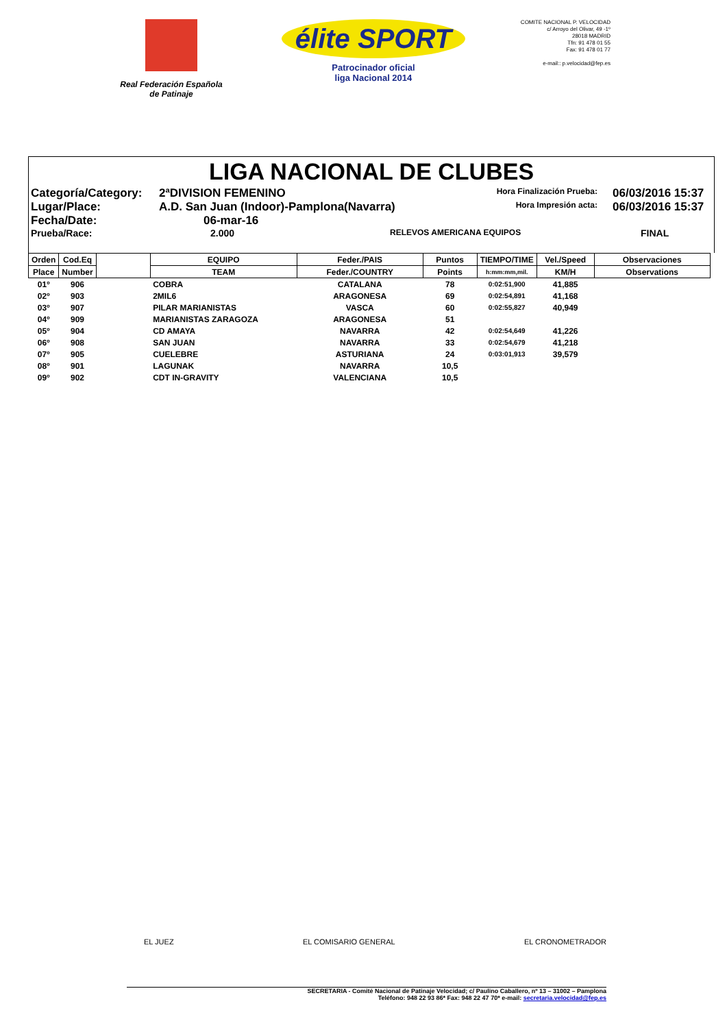Real Federación Española
de Patinaje
élite SPORT
Patrocinador oficial
liga Nacional 2014
COMITE NACIONAL P. VELOCIDAD
c/ Arroyo del Olivar, 49 -1º
28018 MADRID
Tfn: 91 478 01 55
Fax: 91 478 01 77
e-mail:: p.velocidad@fep.es
LIGA NACIONAL DE CLUBES
Categoría/Category: 2ªDIVISION FEMENINO Hora Finalización Prueba: 06/03/2016 15:37
Lugar/Place: A.D. San Juan (Indoor)-Pamplona(Navarra) Hora Impresión acta: 06/03/2016 15:37
Fecha/Date: 06-mar-16
Prueba/Race: 2.000 RELEVOS AMERICANA EQUIPOS FINAL
| Orden | Cod.Eq | | EQUIPO | Feder./PAIS | Puntos | TIEMPO/TIME | Vel./Speed | Observaciones |
| --- | --- | --- | --- | --- | --- | --- | --- | --- |
| Place | Number | | TEAM | Feder./COUNTRY | Points | h:mm:mm,mil. | KM/H | Observations |
| 01º | 906 | | COBRA | CATALANA | 78 | 0:02:51,900 | 41,885 | |
| 02º | 903 | | 2MIL6 | ARAGONESA | 69 | 0:02:54,891 | 41,168 | |
| 03º | 907 | | PILAR MARIANISTAS | VASCA | 60 | 0:02:55,827 | 40,949 | |
| 04º | 909 | | MARIANISTAS ZARAGOZA | ARAGONESA | 51 | | | |
| 05º | 904 | | CD AMAYA | NAVARRA | 42 | 0:02:54,649 | 41,226 | |
| 06º | 908 | | SAN JUAN | NAVARRA | 33 | 0:02:54,679 | 41,218 | |
| 07º | 905 | | CUELEBRE | ASTURIANA | 24 | 0:03:01,913 | 39,579 | |
| 08º | 901 | | LAGUNAK | NAVARRA | 10,5 | | | |
| 09º | 902 | | CDT IN-GRAVITY | VALENCIANA | 10,5 | | | |
EL JUEZ EL COMISARIO GENERAL EL CRONOMETRADOR
SECRETARIA - Comité Nacional de Patinaje Velocidad; c/ Paulino Caballero, nº 13 – 31002 – Pamplona
Teléfono: 948 22 93 86* Fax: 948 22 47 70* e-mail: secretaria.velocidad@fep.es